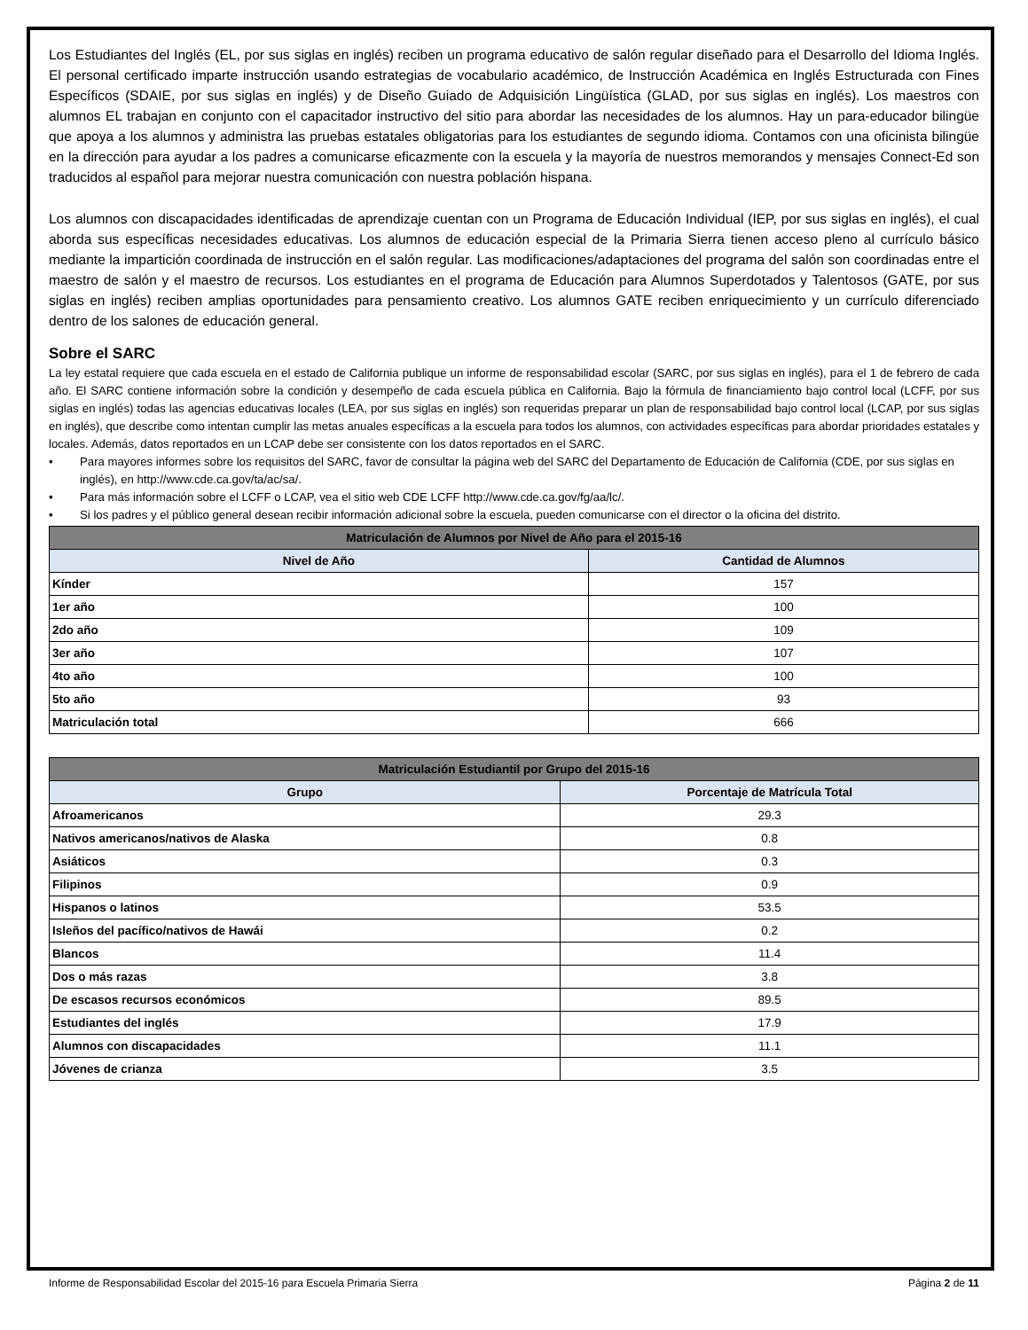Los Estudiantes del Inglés (EL, por sus siglas en inglés) reciben un programa educativo de salón regular diseñado para el Desarrollo del Idioma Inglés. El personal certificado imparte instrucción usando estrategias de vocabulario académico, de Instrucción Académica en Inglés Estructurada con Fines Específicos (SDAIE, por sus siglas en inglés) y de Diseño Guiado de Adquisición Lingüística (GLAD, por sus siglas en inglés). Los maestros con alumnos EL trabajan en conjunto con el capacitador instructivo del sitio para abordar las necesidades de los alumnos. Hay un para-educador bilingüe que apoya a los alumnos y administra las pruebas estatales obligatorias para los estudiantes de segundo idioma. Contamos con una oficinista bilingüe en la dirección para ayudar a los padres a comunicarse eficazmente con la escuela y la mayoría de nuestros memorandos y mensajes Connect-Ed son traducidos al español para mejorar nuestra comunicación con nuestra población hispana.
Los alumnos con discapacidades identificadas de aprendizaje cuentan con un Programa de Educación Individual (IEP, por sus siglas en inglés), el cual aborda sus específicas necesidades educativas. Los alumnos de educación especial de la Primaria Sierra tienen acceso pleno al currículo básico mediante la impartición coordinada de instrucción en el salón regular. Las modificaciones/adaptaciones del programa del salón son coordinadas entre el maestro de salón y el maestro de recursos. Los estudiantes en el programa de Educación para Alumnos Superdotados y Talentosos (GATE, por sus siglas en inglés) reciben amplias oportunidades para pensamiento creativo. Los alumnos GATE reciben enriquecimiento y un currículo diferenciado dentro de los salones de educación general.
Sobre el SARC
La ley estatal requiere que cada escuela en el estado de California publique un informe de responsabilidad escolar (SARC, por sus siglas en inglés), para el 1 de febrero de cada año. El SARC contiene información sobre la condición y desempeño de cada escuela pública en California. Bajo la fórmula de financiamiento bajo control local (LCFF, por sus siglas en inglés) todas las agencias educativas locales (LEA, por sus siglas en inglés) son requeridas preparar un plan de responsabilidad bajo control local (LCAP, por sus siglas en inglés), que describe como intentan cumplir las metas anuales específicas a la escuela para todos los alumnos, con actividades específicas para abordar prioridades estatales y locales. Además, datos reportados en un LCAP debe ser consistente con los datos reportados en el SARC.
• Para mayores informes sobre los requisitos del SARC, favor de consultar la página web del SARC del Departamento de Educación de California (CDE, por sus siglas en inglés), en http://www.cde.ca.gov/ta/ac/sa/.
• Para más información sobre el LCFF o LCAP, vea el sitio web CDE LCFF http://www.cde.ca.gov/fg/aa/lc/.
• Si los padres y el público general desean recibir información adicional sobre la escuela, pueden comunicarse con el director o la oficina del distrito.
| Matriculación de Alumnos por Nivel de Año para el 2015-16 | |
| --- | --- |
| Nivel de Año | Cantidad de Alumnos |
| Kínder | 157 |
| 1er año | 100 |
| 2do año | 109 |
| 3er año | 107 |
| 4to año | 100 |
| 5to año | 93 |
| Matriculación total | 666 |
| Matriculación Estudiantil por Grupo del 2015-16 | |
| --- | --- |
| Grupo | Porcentaje de Matrícula Total |
| Afroamericanos | 29.3 |
| Nativos americanos/nativos de Alaska | 0.8 |
| Asiáticos | 0.3 |
| Filipinos | 0.9 |
| Hispanos o latinos | 53.5 |
| Isleños del pacífico/nativos de Hawái | 0.2 |
| Blancos | 11.4 |
| Dos o más razas | 3.8 |
| De escasos recursos económicos | 89.5 |
| Estudiantes del inglés | 17.9 |
| Alumnos con discapacidades | 11.1 |
| Jóvenes de crianza | 3.5 |
Informe de Responsabilidad Escolar del 2015-16 para Escuela Primaria Sierra Página 2 de 11